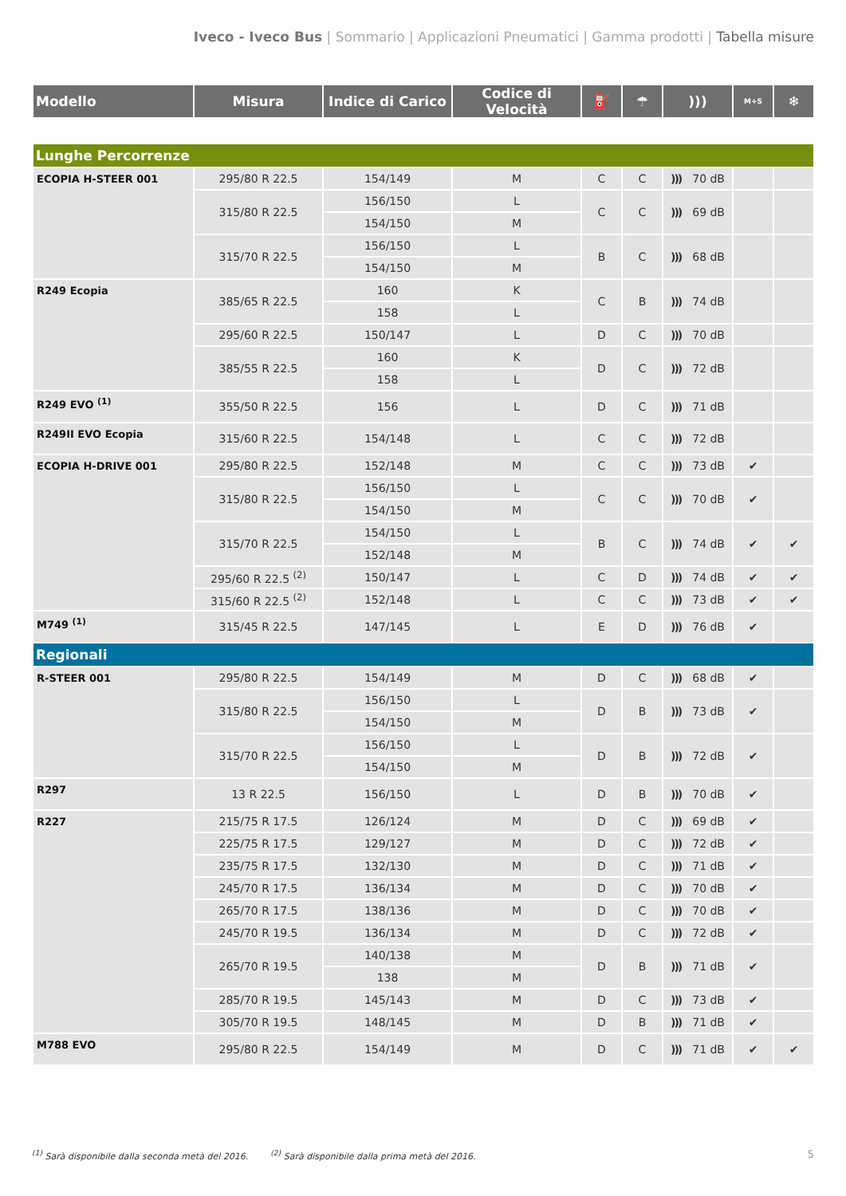Iveco - Iveco Bus | Sommario | Applicazioni Pneumatici | Gamma prodotti | Tabella misure
| Modello | Misura | Indice di Carico | Codice di Velocità | ⛽ | ☂ | ))) | M+S | ❄ |
| --- | --- | --- | --- | --- | --- | --- | --- | --- |
| Lunghe Percorrenze | | | | | | | | |
| ECOPIA H-STEER 001 | 295/80 R 22.5 | 154/149 | M | C | C | ))) 70 dB | | |
| | 315/80 R 22.5 | 156/150 | L | C | C | ))) 69 dB | | |
| | | 154/150 | M | | | | | |
| | 315/70 R 22.5 | 156/150 | L | B | C | ))) 68 dB | | |
| | | 154/150 | M | | | | | |
| R249 Ecopia | 385/65 R 22.5 | 160 | K | C | B | ))) 74 dB | | |
| | | 158 | L | | | | | |
| | 295/60 R 22.5 | 150/147 | L | D | C | ))) 70 dB | | |
| | 385/55 R 22.5 | 160 | K | D | C | ))) 72 dB | | |
| | | 158 | L | | | | | |
| R249 EVO <sup>(1)</sup> | 355/50 R 22.5 | 156 | L | D | C | ))) 71 dB | | |
| R249II EVO Ecopia | 315/60 R 22.5 | 154/148 | L | C | C | ))) 72 dB | | |
| ECOPIA H-DRIVE 001 | 295/80 R 22.5 | 152/148 | M | C | C | ))) 73 dB | ✔ | |
| | 315/80 R 22.5 | 156/150 | L | C | C | ))) 70 dB | ✔ | |
| | | 154/150 | M | | | | | |
| | 315/70 R 22.5 | 154/150 | L | B | C | ))) 74 dB | ✔ | ✔ |
| | | 152/148 | M | | | | | |
| | 295/60 R 22.5 <sup>(2)</sup> | 150/147 | L | C | D | ))) 74 dB | ✔ | ✔ |
| | 315/60 R 22.5 <sup>(2)</sup> | 152/148 | L | C | C | ))) 73 dB | ✔ | ✔ |
| M749 <sup>(1)</sup> | 315/45 R 22.5 | 147/145 | L | E | D | ))) 76 dB | ✔ | |
| Regionali | | | | | | | | |
| R-STEER 001 | 295/80 R 22.5 | 154/149 | M | D | C | ))) 68 dB | ✔ | |
| | 315/80 R 22.5 | 156/150 | L | D | B | ))) 73 dB | ✔ | |
| | | 154/150 | M | | | | | |
| | 315/70 R 22.5 | 156/150 | L | D | B | ))) 72 dB | ✔ | |
| | | 154/150 | M | | | | | |
| R297 | 13 R 22.5 | 156/150 | L | D | B | ))) 70 dB | ✔ | |
| R227 | 215/75 R 17.5 | 126/124 | M | D | C | ))) 69 dB | ✔ | |
| | 225/75 R 17.5 | 129/127 | M | D | C | ))) 72 dB | ✔ | |
| | 235/75 R 17.5 | 132/130 | M | D | C | ))) 71 dB | ✔ | |
| | 245/70 R 17.5 | 136/134 | M | D | C | ))) 70 dB | ✔ | |
| | 265/70 R 17.5 | 138/136 | M | D | C | ))) 70 dB | ✔ | |
| | 245/70 R 19.5 | 136/134 | M | D | C | ))) 72 dB | ✔ | |
| | 265/70 R 19.5 | 140/138 | M | D | B | ))) 71 dB | ✔ | |
| | | 138 | M | | | | | |
| | 285/70 R 19.5 | 145/143 | M | D | C | ))) 73 dB | ✔ | |
| | 305/70 R 19.5 | 148/145 | M | D | B | ))) 71 dB | ✔ | |
| M788 EVO | 295/80 R 22.5 | 154/149 | M | D | C | ))) 71 dB | ✔ | ✔ |
5<sup>(1)</sup> Sarà disponibile dalla seconda metà del 2016. <sup>(2)</sup> Sarà disponibile dalla prima metà del 2016.